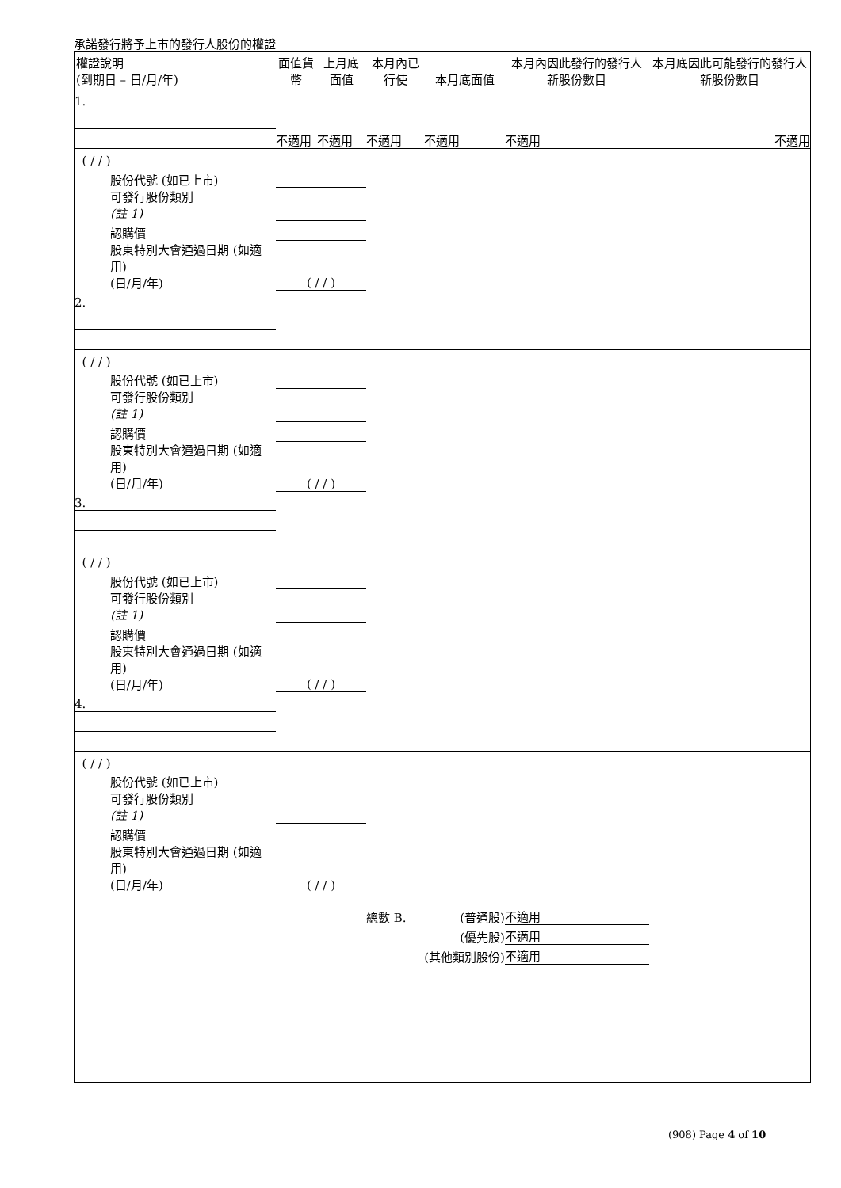承諾發行將予上市的發行人股份的權證
| 權證說明 (到期日 – 日/月/年) | 面值貨幣 | 上月底面值 | 本月內已行使 | 本月底面值 | 本月內因此發行的發行人新股份數目 | 本月底因此可能發行的發行人新股份數目 |
| --- | --- | --- | --- | --- | --- | --- |
| 1. | | | | | | |
| | 不適用 | 不適用 | 不適用 | 不適用 | 不適用 | 不適用 |
| ( / / ) | | | | | | |
| 股份代號 (如已上市) | | | | | | |
| 可發行股份類別 (註 1) | | | | | | |
| 認購價 | | | | | | |
| 股東特別大會通過日期 (如適用) (日/月/年) | ( / / ) | | | | | |
| 2. | | | | | | |
| ( / / ) | | | | | | |
| 股份代號 (如已上市) | | | | | | |
| 可發行股份類別 (註 1) | | | | | | |
| 認購價 | | | | | | |
| 股東特別大會通過日期 (如適用) (日/月/年) | ( / / ) | | | | | |
| 3. | | | | | | |
| ( / / ) | | | | | | |
| 股份代號 (如已上市) | | | | | | |
| 可發行股份類別 (註 1) | | | | | | |
| 認購價 | | | | | | |
| 股東特別大會通過日期 (如適用) (日/月/年) | ( / / ) | | | | | |
| 4. | | | | | | |
| ( / / ) | | | | | | |
| 股份代號 (如已上市) | | | | | | |
| 可發行股份類別 (註 1) | | | | | | |
| 認購價 | | | | | | |
| 股東特別大會通過日期 (如適用) (日/月/年) | ( / / ) | | | | | |
| | | | 總數 B. | (普通股) | 不適用 | |
| | | | | (優先股) | 不適用 | |
| | | | | (其他類別股份) | 不適用 | |
(908) Page 4 of 10